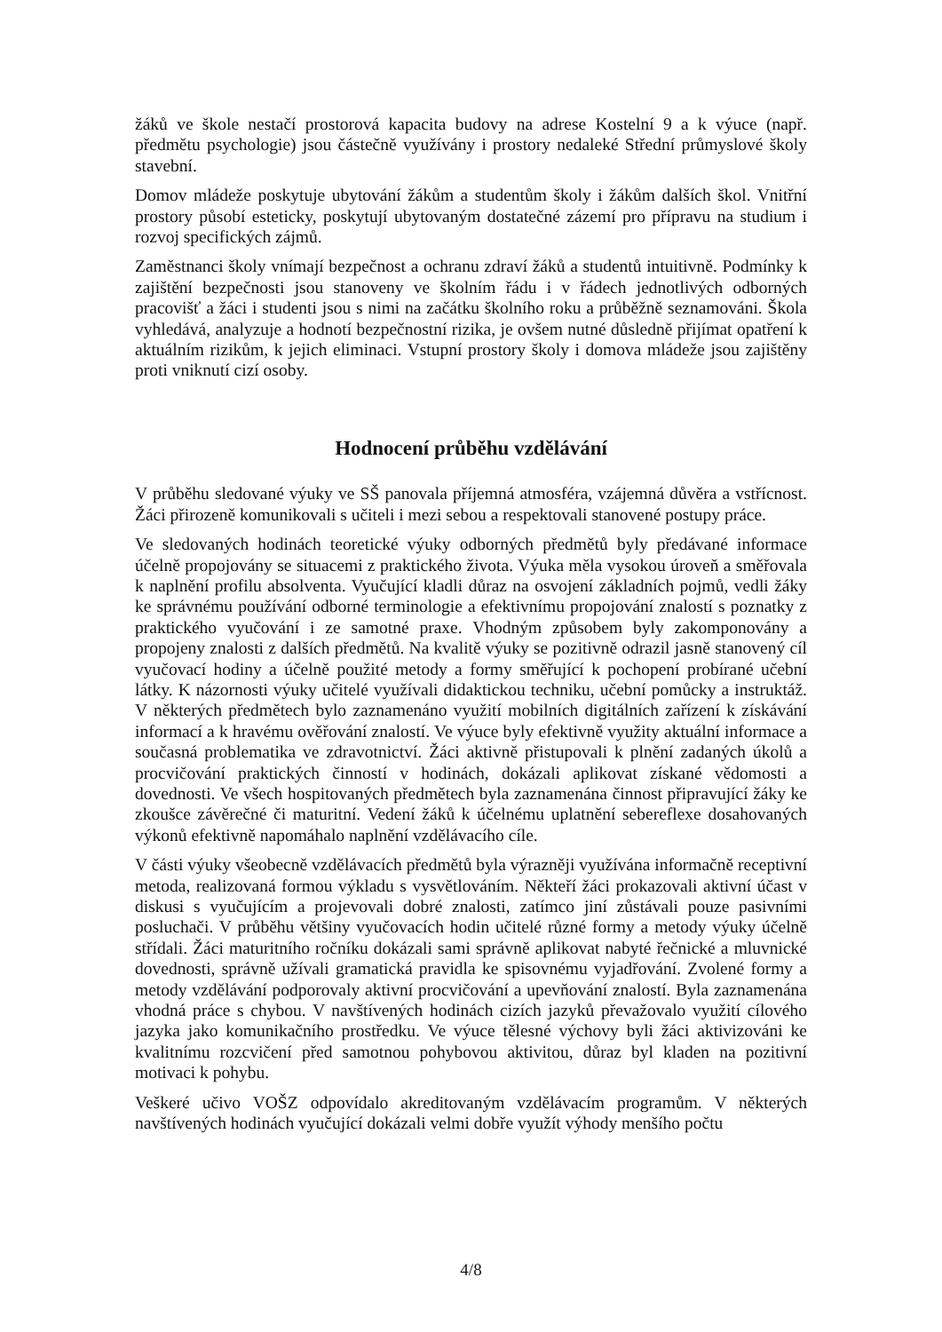žáků ve škole nestačí prostorová kapacita budovy na adrese Kostelní 9 a k výuce (např. předmětu psychologie) jsou částečně využívány i prostory nedaleké Střední průmyslové školy stavební.
Domov mládeže poskytuje ubytování žákům a studentům školy i žákům dalších škol. Vnitřní prostory působí esteticky, poskytují ubytovaným dostatečné zázemí pro přípravu na studium i rozvoj specifických zájmů.
Zaměstnanci školy vnímají bezpečnost a ochranu zdraví žáků a studentů intuitivně. Podmínky k zajištění bezpečnosti jsou stanoveny ve školním řádu i v řádech jednotlivých odborných pracovišť a žáci i studenti jsou s nimi na začátku školního roku a průběžně seznamováni. Škola vyhledává, analyzuje a hodnotí bezpečnostní rizika, je ovšem nutné důsledně přijímat opatření k aktuálním rizikům, k jejich eliminaci. Vstupní prostory školy i domova mládeže jsou zajištěny proti vniknutí cizí osoby.
Hodnocení průběhu vzdělávání
V průběhu sledované výuky ve SŠ panovala příjemná atmosféra, vzájemná důvěra a vstřícnost. Žáci přirozeně komunikovali s učiteli i mezi sebou a respektovali stanovené postupy práce.
Ve sledovaných hodinách teoretické výuky odborných předmětů byly předávané informace účelně propojovány se situacemi z praktického života. Výuka měla vysokou úroveň a směřovala k naplnění profilu absolventa. Vyučující kladli důraz na osvojení základních pojmů, vedli žáky ke správnému používání odborné terminologie a efektivnímu propojování znalostí s poznatky z praktického vyučování i ze samotné praxe. Vhodným způsobem byly zakomponovány a propojeny znalosti z dalších předmětů. Na kvalitě výuky se pozitivně odrazil jasně stanovený cíl vyučovací hodiny a účelně použité metody a formy směřující k pochopení probírané učební látky. K názornosti výuky učitelé využívali didaktickou techniku, učební pomůcky a instruktáž. V některých předmětech bylo zaznamenáno využití mobilních digitálních zařízení k získávání informací a k hravému ověřování znalostí. Ve výuce byly efektivně využity aktuální informace a současná problematika ve zdravotnictví. Žáci aktivně přistupovali k plnění zadaných úkolů a procvičování praktických činností v hodinách, dokázali aplikovat získané vědomosti a dovednosti. Ve všech hospitovaných předmětech byla zaznamenána činnost připravující žáky ke zkoušce závěrečné či maturitní. Vedení žáků k účelnému uplatnění sebereflexe dosahovaných výkonů efektivně napomáhalo naplnění vzdělávacího cíle.
V části výuky všeobecně vzdělávacích předmětů byla výrazněji využívána informačně receptivní metoda, realizovaná formou výkladu s vysvětlováním. Někteří žáci prokazovali aktivní účast v diskusi s vyučujícím a projevovali dobré znalosti, zatímco jiní zůstávali pouze pasivními posluchači. V průběhu většiny vyučovacích hodin učitelé různé formy a metody výuky účelně střídali. Žáci maturitního ročníku dokázali sami správně aplikovat nabyté řečnické a mluvnické dovednosti, správně užívali gramatická pravidla ke spisovnému vyjadřování. Zvolené formy a metody vzdělávání podporovaly aktivní procvičování a upevňování znalostí. Byla zaznamenána vhodná práce s chybou. V navštívených hodinách cizích jazyků převažovalo využití cílového jazyka jako komunikačního prostředku. Ve výuce tělesné výchovy byli žáci aktivizováni ke kvalitnímu rozcvičení před samotnou pohybovou aktivitou, důraz byl kladen na pozitivní motivaci k pohybu.
Veškeré učivo VOŠZ odpovídalo akreditovaným vzdělávacím programům. V některých navštívených hodinách vyučující dokázali velmi dobře využít výhody menšího počtu
4/8